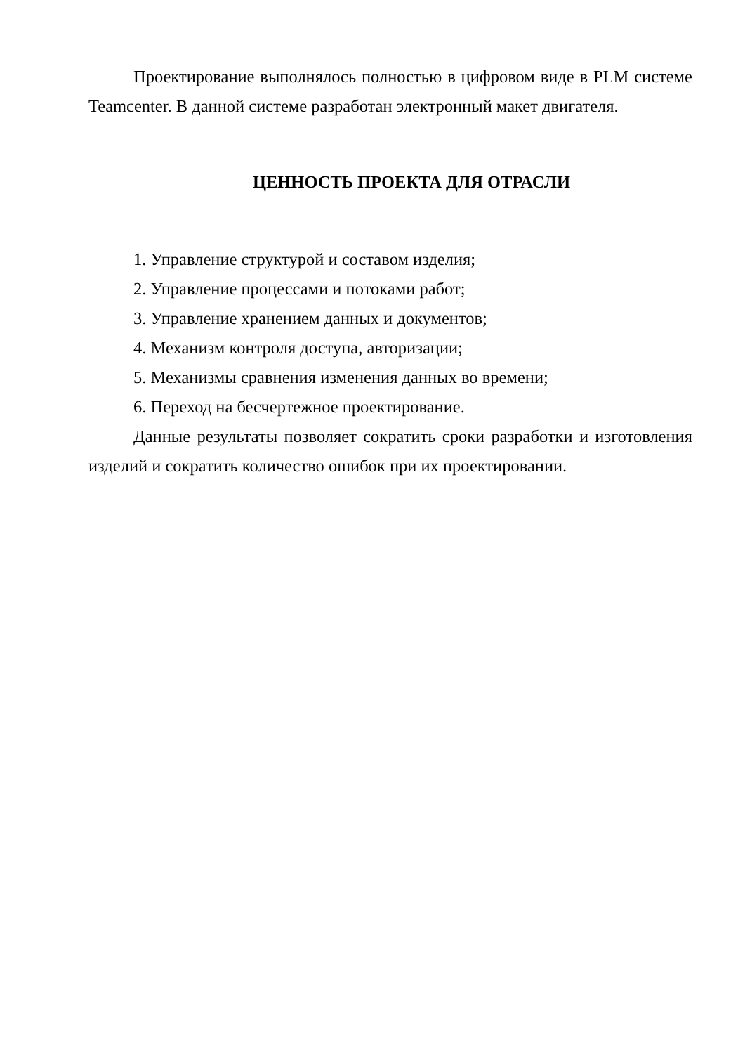Проектирование выполнялось полностью в цифровом виде в PLM системе Teamcenter. В данной системе разработан электронный макет двигателя.
ЦЕННОСТЬ ПРОЕКТА ДЛЯ ОТРАСЛИ
1. Управление структурой и составом изделия;
2. Управление процессами и потоками работ;
3. Управление хранением данных и документов;
4. Механизм контроля доступа, авторизации;
5. Механизмы сравнения изменения данных во времени;
6. Переход на бесчертежное проектирование.
Данные результаты позволяет сократить сроки разработки и изготовления изделий и сократить количество ошибок при их проектировании.